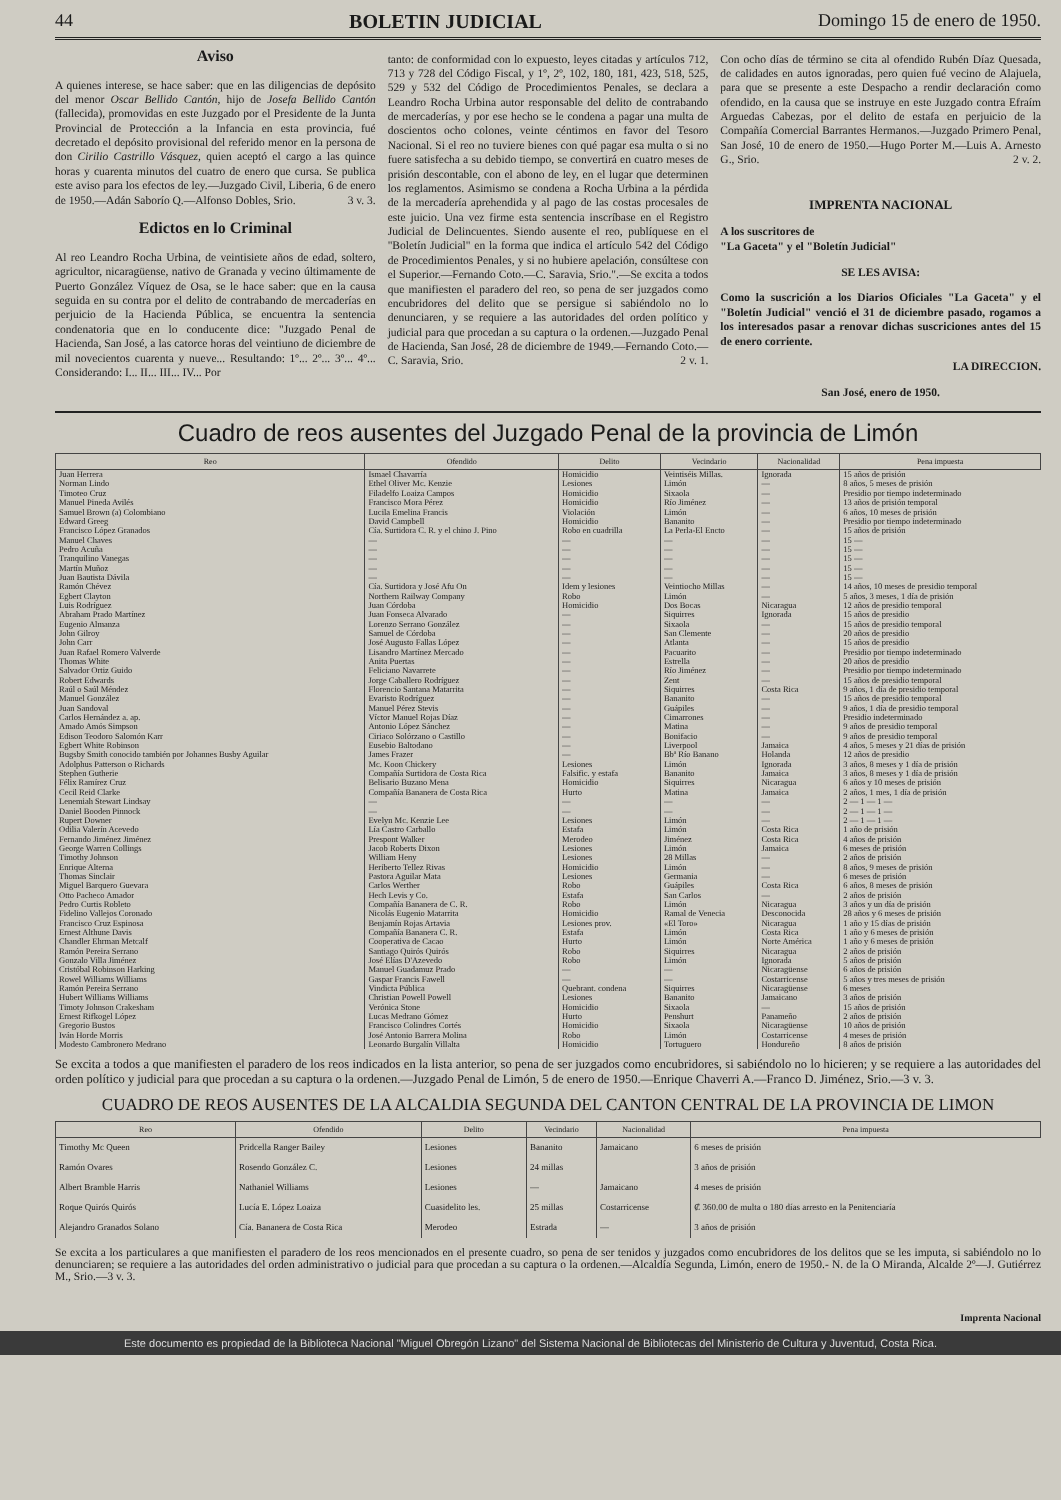44 BOLETIN JUDICIAL Domingo 15 de enero de 1950.
Aviso
A quienes interese, se hace saber: que en las diligencias de depósito del menor Oscar Bellido Cantón, hijo de Josefa Bellido Cantón (fallecida), promovidas en este Juzgado por el Presidente de la Junta Provincial de Protección a la Infancia en esta provincia, fué decretado el depósito provisional del referido menor en la persona de don Cirilio Castrillo Vásquez, quien aceptó el cargo a las quince horas y cuarenta minutos del cuatro de enero que cursa. Se publica este aviso para los efectos de ley.—Juzgado Civil, Liberia, 6 de enero de 1950.—Adán Saborío Q.—Alfonso Dobles, Srio. 3 v. 3.
Edictos en lo Criminal
Al reo Leandro Rocha Urbina, de veintisiete años de edad, soltero, agricultor, nicaragüense, nativo de Granada y vecino últimamente de Puerto González Víquez de Osa, se le hace saber: que en la causa seguida en su contra por el delito de contrabando de mercaderías en perjuicio de la Hacienda Pública, se encuentra la sentencia condenatoria que en lo conducente dice: "Juzgado Penal de Hacienda, San José, a las catorce horas del veintiuno de diciembre de mil novecientos cuarenta y nueve... Resultando: 1º... 2º... 3º... 4º... Considerando: I... II... III... IV... Por
tanto: de conformidad con lo expuesto, leyes citadas y artículos 712, 713 y 728 del Código Fiscal, y 1º, 2º, 102, 180, 181, 423, 518, 525, 529 y 532 del Código de Procedimientos Penales, se declara a Leandro Rocha Urbina autor responsable del delito de contrabando de mercaderías, y por ese hecho se le condena a pagar una multa de doscientos ocho colones, veinte céntimos en favor del Tesoro Nacional. Si el reo no tuviere bienes con qué pagar esa multa o si no fuere satisfecha a su debido tiempo, se convertirá en cuatro meses de prisión descontable, con el abono de ley, en el lugar que determinen los reglamentos. Asimismo se condena a Rocha Urbina a la pérdida de la mercadería aprehendida y al pago de las costas procesales de este juicio. Una vez firme esta sentencia inscríbase en el Registro Judicial de Delincuentes. Siendo ausente el reo, publíquese en el "Boletín Judicial" en la forma que indica el artículo 542 del Código de Procedimientos Penales, y si no hubiere apelación, consúltese con el Superior.—Fernando Coto.—C. Saravia, Srio.".—Se excita a todos que manifiesten el paradero del reo, so pena de ser juzgados como encubridores del delito que se persigue si sabiéndolo no lo denunciaren, y se requiere a las autoridades del orden político y judicial para que procedan a su captura o la ordenen.—Juzgado Penal de Hacienda, San José, 28 de diciembre de 1949.—Fernando Coto.—C. Saravia, Srio. 2 v. 1.
Con ocho días de término se cita al ofendido Rubén Díaz Quesada, de calidades en autos ignoradas, pero quien fué vecino de Alajuela, para que se presente a este Despacho a rendir declaración como ofendido, en la causa que se instruye en este Juzgado contra Efraím Arguedas Cabezas, por el delito de estafa en perjuicio de la Compañía Comercial Barrantes Hermanos.—Juzgado Primero Penal, San José, 10 de enero de 1950.—Hugo Porter M.—Luis A. Arnesto G., Srio. 2 v. 2.
IMPRENTA NACIONAL
A los suscritores de
"La Gaceta" y el "Boletín Judicial"
SE LES AVISA:
Como la suscrición a los Diarios Oficiales "La Gaceta" y el "Boletín Judicial" venció el 31 de diciembre pasado, rogamos a los interesados pasar a renovar dichas suscriciones antes del 15 de enero corriente.
LA DIRECCION.
San José, enero de 1950.
Cuadro de reos ausentes del Juzgado Penal de la provincia de Limón
| Reo | Ofendido | Delito | Vecindario | Nacionalidad | Pena impuesta |
| --- | --- | --- | --- | --- | --- |
| Juan Herrera | Ismael Chavarría | Homicidio | Veintiséis Millas. | Ignorada | 15 años de prisión |
| Norman Lindo | Ethel Oliver Mc. Kenzie | Lesiones | Limón | — | 8 años, 5 meses de prisión |
| Timoteo Cruz | Filadelfo Loaiza Campos | Homicidio | Sixaola | — | Presidio por tiempo indeterminado |
| Manuel Pineda Avilés | Francisco Mora Pérez | Homicidio | Río Jiménez | — | 13 años de prisión temporal |
| Samuel Brown (a) Colombiano | Lucila Emelina Francis | Violación | Limón | — | 6 años, 10 meses de prisión |
| Edward Greeg | David Campbell | Homicidio | Bananito | — | Presidio por tiempo indeterminado |
| Francisco López Granados | Cía. Surtidora C. R. y el chino J. Pino | Robo en cuadrilla | La Perla-El Encto | — | 15 años de prisión |
| Manuel Chaves | — | — | — | — | 15 — |
| Pedro Acuña | — | — | — | — | 15 — |
| Tranquilino Vanegas | — | — | — | — | 15 — |
| Martín Muñoz | — | — | — | — | 15 — |
| Juan Bautista Dávila | — | — | — | — | 15 — |
| Ramón Chévez | Cía. Surtidora y José Afu On | Idem y lesiones | Veintiocho Millas | — | 14 años, 10 meses de presidio temporal |
| Egbert Clayton | Northern Railway Company | Robo | Limón | — | 5 años, 3 meses, 1 día de prisión |
| Luis Rodríguez | Juan Córdoba | Homicidio | Dos Bocas | Nicaragua | 12 años de presidio temporal |
| Abraham Prado Martínez | Juan Fonseca Alvarado | — | Siquirres | Ignorada | 15 años de presidio |
| Eugenio Almanza | Lorenzo Serrano González | — | Sixaola | — | 15 años de presidio temporal |
| John Gilroy | Samuel de Córdoba | — | San Clemente | — | 20 años de presidio |
| John Carr | José Augusto Fallas López | — | Atlanta | — | 15 años de presidio |
| Juan Rafael Romero Valverde | Lisandro Martínez Mercado | — | Pacuarito | — | Presidio por tiempo indeterminado |
| Thomas White | Anita Puertas | — | Estrella | — | 20 años de presidio |
| Salvador Ortiz Guido | Feliciano Navarrete | — | Río Jiménez | — | Presidio por tiempo indeterminado |
| Robert Edwards | Jorge Caballero Rodríguez | — | Zent | — | 15 años de presidio temporal |
| Raúl o Saúl Méndez | Florencio Santana Matarrita | — | Siquirres | Costa Rica | 9 años, 1 día de presidio temporal |
| Manuel González | Evaristo Rodríguez | — | Bananito | — | 15 años de presidio temporal |
| Juan Sandoval | Manuel Pérez Stevis | — | Guápiles | — | 9 años, 1 día de presidio temporal |
| Carlos Hernández a. ap. | Víctor Manuel Rojas Díaz | — | Cimarrones | — | Presidio indeterminado |
| Amado Amós Simpson | Antonio López Sánchez | — | Matina | — | 9 años de presidio temporal |
| Edison Teodoro Salomón Karr | Ciriaco Solórzano o Castillo | — | Bonifacio | — | 9 años de presidio temporal |
| Egbert White Robinson | Eusebio Baltodano | — | Liverpool | Jamaica | 4 años, 5 meses y 21 días de prisión |
| Bugsby Smith conocido también por Johannes Busby Aguilar | James Frazer | — | Bbª Río Banano | Holanda | 12 años de presidio |
| Adolphus Patterson o Richards | Mc. Koon Chickery | Lesiones | Limón | Ignorada | 3 años, 8 meses y 1 día de prisión |
| Stephen Gutherie | Compañía Surtidora de Costa Rica | Falsific. y estafa | Bananito | Jamaica | 3 años, 8 meses y 1 día de prisión |
| Félix Ramírez Cruz | Belisario Buzano Mena | Homicidio | Siquirres | Nicaragua | 6 años y 10 meses de prisión |
| Cecil Reid Clarke | Compañía Bananera de Costa Rica | Hurto | Matina | Jamaica | 2 años, 1 mes, 1 día de prisión |
| Lenemiah Stewart Lindsay | — | — | — | — | 2 — 1 — 1 — |
| Daniel Booden Pinnock | — | — | — | — | 2 — 1 — 1 — |
| Rupert Downer | Evelyn Mc. Kenzie Lee | Lesiones | Limón | — | 2 — 1 — 1 — |
| Odilia Valerín Acevedo | Lía Castro Carballo | Estafa | Limón | Costa Rica | 1 año de prisión |
| Fernando Jiménez Jiménez | Prespont Walker | Merodeo | Jiménez | Costa Rica | 4 años de prisión |
| George Warren Collings | Jacob Roberts Dixon | Lesiones | Limón | Jamaica | 6 meses de prisión |
| Timothy Johnson | William Heny | Lesiones | 28 Millas | — | 2 años de prisión |
| Enrique Alterna | Heriberto Tellez Rivas | Homicidio | Limón | — | 8 años, 9 meses de prisión |
| Thomas Sinclair | Pastora Aguilar Mata | Lesiones | Germania | — | 6 meses de prisión |
| Miguel Barquero Guevara | Carlos Werther | Robo | Guápiles | Costa Rica | 6 años, 8 meses de prisión |
| Otto Pacheco Amador | Hech Levis y Co. | Estafa | San Carlos | — | 2 años de prisión |
| Pedro Curtis Robleto | Compañía Bananera de C. R. | Robo | Limón | Nicaragua | 3 años y un día de prisión |
| Fidelino Vallejos Coronado | Nicolás Eugenio Matarrita | Homicidio | Ramal de Venecia | Desconocida | 28 años y 6 meses de prisión |
| Francisco Cruz Espinosa | Benjamín Rojas Artavia | Lesiones prov. | «El Toro» | Nicaragua | 1 año y 15 días de prisión |
| Ernest Althune Davis | Compañía Bananera C. R. | Estafa | Limón | Costa Rica | 1 año y 6 meses de prisión |
| Chandler Ehrman Metcalf | Cooperativa de Cacao | Hurto | Limón | Norte América | 1 año y 6 meses de prisión |
| Ramón Pereira Serrano | Santiago Quirós Quirós | Robo | Siquirres | Nicaragua | 2 años de prisión |
| Gonzalo Villa Jiménez | José Elías D'Azevedo | Robo | Limón | Ignorada | 5 años de prisión |
| Cristóbal Robinson Harking | Manuel Guadamuz Prado | — | — | Nicaragüense | 6 años de prisión |
| Rowel Williams Williams | Gaspar Francis Fawell | — | — | Costarricense | 5 años y tres meses de prisión |
| Ramón Pereira Serrano | Vindicta Pública | Quebrant. condena | Siquirres | Nicaragüense | 6 meses |
| Hubert Williams Williams | Christian Powell Powell | Lesiones | Bananito | Jamaicano | 3 años de prisión |
| Timoty Johnson Crakesham | Verónica Stone | Homicidio | Sixaola | — | 15 años de prisión |
| Ernest Rifkogel López | Lucas Medrano Gómez | Hurto | Penshurt | Panameño | 2 años de prisión |
| Gregorio Bustos | Francisco Colindres Cortés | Homicidio | Sixaola | Nicaragüense | 10 años de prisión |
| Iván Horde Morris | José Antonio Barrera Molina | Robo | Limón | Costarricense | 4 meses de prisión |
| Modesto Cambronero Medrano | Leonardo Burgalín Villalta | Homicidio | Tortuguero | Hondureño | 8 años de prisión |
Se excita a todos a que manifiesten el paradero de los reos indicados en la lista anterior, so pena de ser juzgados como encubridores, si sabiéndolo no lo hicieren; y se requiere a las autoridades del orden político y judicial para que procedan a su captura o la ordenen.—Juzgado Penal de Limón, 5 de enero de 1950.—Enrique Chaverri A.—Franco D. Jiménez, Srio.—3 v. 3.
CUADRO DE REOS AUSENTES DE LA ALCALDIA SEGUNDA DEL CANTON CENTRAL DE LA PROVINCIA DE LIMON
| Reo | Ofendido | Delito | Vecindario | Nacionalidad | Pena impuesta |
| --- | --- | --- | --- | --- | --- |
| Timothy Mc Queen | Pridcella Ranger Bailey | Lesiones | Bananito | Jamaicano | 6 meses de prisión |
| Ramón Ovares | Rosendo González C. | Lesiones | 24 millas | | 3 años de prisión |
| Albert Bramble Harris | Nathaniel Williams | Lesiones | — | Jamaicano | 4 meses de prisión |
| Roque Quirós Quirós | Lucía E. López Loaiza | Cuasidelito les. | 25 millas | Costarricense | ₡ 360.00 de multa o 180 días arresto en la Penitenciaría |
| Alejandro Granados Solano | Cía. Bananera de Costa Rica | Merodeo | Estrada | — | 3 años de prisión |
Se excita a los particulares a que manifiesten el paradero de los reos mencionados en el presente cuadro, so pena de ser tenidos y juzgados como encubridores de los delitos que se les imputa, si sabiéndolo no lo denunciaren; se requiere a las autoridades del orden administrativo o judicial para que procedan a su captura o la ordenen.—Alcaldía Segunda, Limón, enero de 1950.- N. de la O Miranda, Alcalde 2º—J. Gutiérrez M., Srio.—3 v. 3.
Imprenta Nacional
Este documento es propiedad de la Biblioteca Nacional "Miguel Obregón Lizano" del Sistema Nacional de Bibliotecas del Ministerio de Cultura y Juventud, Costa Rica.